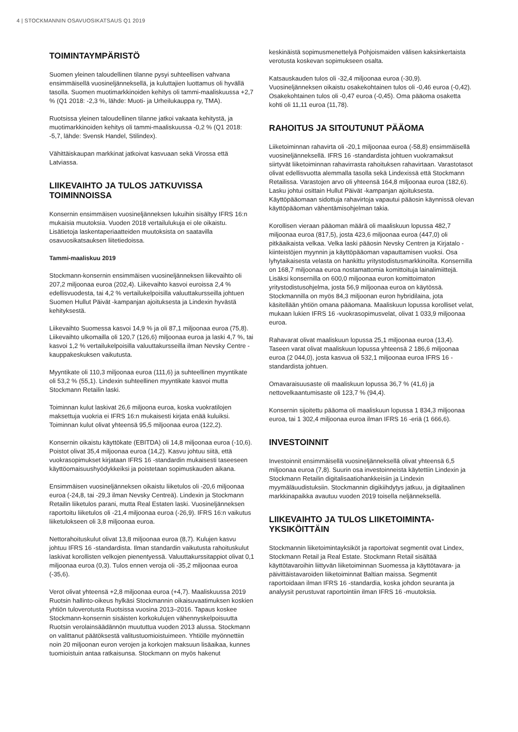4 | STOCKMANNIN OSAVUOSIKATSAUS Q1 2019
TOIMINTAYMPÄRISTÖ
Suomen yleinen taloudellinen tilanne pysyi suhteellisen vahvana ensimmäisellä vuosineljänneksellä, ja kuluttajien luottamus oli hyvällä tasolla. Suomen muotimarkkinoiden kehitys oli tammi-maaliskuussa +2,7 % (Q1 2018: -2,3 %, lähde: Muoti- ja Urheilukauppa ry, TMA).
Ruotsissa yleinen taloudellinen tilanne jatkoi vakaata kehitystä, ja muotimarkkinoiden kehitys oli tammi-maaliskuussa -0,2 % (Q1 2018: -5,7, lähde: Svensk Handel, Stilindex).
Vähittäiskaupan markkinat jatkoivat kasvuaan sekä Virossa että Latviassa.
LIIKEVAIHTO JA TULOS JATKUVISSA TOIMINNOISSA
Konsernin ensimmäisen vuosineljänneksen lukuihin sisältyy IFRS 16:n mukaisia muutoksia. Vuoden 2018 vertailulukuja ei ole oikaistu. Lisätietoja laskentaperiaatteiden muutoksista on saatavilla osavuosikatsauksen liitetiedoissa.
Tammi-maaliskuu 2019
Stockmann-konsernin ensimmäisen vuosineljänneksen liikevaihto oli 207,2 miljoonaa euroa (202,4). Liikevaihto kasvoi euroissa 2,4 % edellisvuodesta, tai 4,2 % vertailukelpoisilla valuuttakursseilla johtuen Suomen Hullut Päivät -kampanjan ajoituksesta ja Lindexin hyvästä kehityksestä.
Liikevaihto Suomessa kasvoi 14,9 % ja oli 87,1 miljoonaa euroa (75,8). Liikevaihto ulkomailla oli 120,7 (126,6) miljoonaa euroa ja laski 4,7 %, tai kasvoi 1,2 % vertailukelpoisilla valuuttakursseilla ilman Nevsky Centre -kauppakeskuksen vaikutusta.
Myyntikate oli 110,3 miljoonaa euroa (111,6) ja suhteellinen myyntikate oli 53,2 % (55,1). Lindexin suhteellinen myyntikate kasvoi mutta Stockmann Retailin laski.
Toiminnan kulut laskivat 26,6 miljoona euroa, koska vuokratilojen maksettuja vuokria ei IFRS 16:n mukaisesti kirjata enää kuluiksi. Toiminnan kulut olivat yhteensä 95,5 miljoonaa euroa (122,2).
Konsernin oikaistu käyttökate (EBITDA) oli 14,8 miljoonaa euroa (-10,6). Poistot olivat 35,4 miljoonaa euroa (14,2). Kasvu johtuu siitä, että vuokrasopimukset kirjataan IFRS 16 -standardin mukaisesti taseeseen käyttöomaisuushyödykkeiksi ja poistetaan sopimuskauden aikana.
Ensimmäisen vuosineljänneksen oikaistu liiketulos oli -20,6 miljoonaa euroa (-24,8, tai -29,3 ilman Nevsky Centreä). Lindexin ja Stockmann Retailin liiketulos parani, mutta Real Estaten laski. Vuosineljänneksen raportoitu liiketulos oli -21,4 miljoonaa euroa (-26,9). IFRS 16:n vaikutus liiketulokseen oli 3,8 miljoonaa euroa.
Nettorahoituskulut olivat 13,8 miljoonaa euroa (8,7). Kulujen kasvu johtuu IFRS 16 -standardista. Ilman standardin vaikutusta rahoituskulut laskivat korollisten velkojen pienentyessä. Valuuttakurssitappiot olivat 0,1 miljoonaa euroa (0,3). Tulos ennen veroja oli -35,2 miljoonaa euroa (-35,6).
Verot olivat yhteensä +2,8 miljoonaa euroa (+4,7). Maaliskuussa 2019 Ruotsin hallinto-oikeus hylkäsi Stockmannin oikaisuvaatimuksen koskien yhtiön tuloverotusta Ruotsissa vuosina 2013–2016. Tapaus koskee Stockmann-konsernin sisäisten korkokulujen vähennyskelpoisuutta Ruotsin verolainsäädännön muututtua vuoden 2013 alussa. Stockmann on valittanut päätöksestä valitustuomioistuimeen. Yhtiölle myönnettiin noin 20 miljoonan euron verojen ja korkojen maksuun lisäaikaa, kunnes tuomioistuin antaa ratkaisunsa. Stockmann on myös hakenut
keskinäistä sopimusmenettelyä Pohjoismaiden välisen kaksinkertaista verotusta koskevan sopimukseen osalta.
Katsauskauden tulos oli -32,4 miljoonaa euroa (-30,9). Vuosineljänneksen oikaistu osakekohtainen tulos oli -0,46 euroa (-0,42). Osakekohtainen tulos oli -0,47 euroa (-0,45). Oma pääoma osaketta kohti oli 11,11 euroa (11,78).
RAHOITUS JA SITOUTUNUT PÄÄOMA
Liiketoiminnan rahavirta oli -20,1 miljoonaa euroa (-58,8) ensimmäisellä vuosineljänneksellä. IFRS 16 -standardista johtuen vuokramaksut siirtyvät liiketoiminnan rahavirrasta rahoituksen rahavirtaan. Varastotasot olivat edellisvuotta alemmalla tasolla sekä Lindexissä että Stockmann Retailissa. Varastojen arvo oli yhteensä 164,8 miljoonaa euroa (182,6). Lasku johtui osittain Hullut Päivät -kampanjan ajoituksesta. Käyttöpääomaan sidottuja rahavirtoja vapautui pääosin käynnissä olevan käyttöpääoman vähentämisohjelman takia.
Korollisen vieraan pääoman määrä oli maaliskuun lopussa 482,7 miljoonaa euroa (817,5), josta 423,6 miljoonaa euroa (447,0) oli pitkäaikaista velkaa. Velka laski pääosin Nevsky Centren ja Kirjatalo -kiinteistöjen myynnin ja käyttöpääoman vapauttamisen vuoksi. Osa lyhytaikaisesta velasta on hankittu yritystodistusmarkkinoilta. Konsernilla on 168,7 miljoonaa euroa nostamattomia komittoituja lainalimiittejä. Lisäksi konsernilla on 600,0 miljoonaa euron komittoimaton yritystodistusohjelma, josta 56,9 miljoonaa euroa on käytössä. Stockmannilla on myös 84,3 miljoonan euron hybridilaina, jota käsitellään yhtiön omana pääomana. Maaliskuun lopussa korolliset velat, mukaan lukien IFRS 16 -vuokrasopimusvelat, olivat 1 033,9 miljoonaa euroa.
Rahavarat olivat maaliskuun lopussa 25,1 miljoonaa euroa (13,4). Taseen varat olivat maaliskuun lopussa yhteensä 2 186,6 miljoonaa euroa (2 044,0), josta kasvua oli 532,1 miljoonaa euroa IFRS 16 -standardista johtuen.
Omavaraisuusaste oli maaliskuun lopussa 36,7 % (41,6) ja nettovelkaantumisaste oli 123,7 % (94,4).
Konsernin sijoitettu pääoma oli maaliskuun lopussa 1 834,3 miljoonaa euroa, tai 1 302,4 miljoonaa euroa ilman IFRS 16 -eriä (1 666,6).
INVESTOINNIT
Investoinnit ensimmäisellä vuosineljänneksellä olivat yhteensä 6,5 miljoonaa euroa (7,8). Suurin osa investoinneista käytettiin Lindexin ja Stockmann Retailin digitalisaatiohankkeisiin ja Lindexin myymäläuudistuksiin. Stockmannin digikiihdytys jatkuu, ja digitaalinen markkinapaikka avautuu vuoden 2019 toisella neljänneksellä.
LIIKEVAIHTO JA TULOS LIIKETOIMINTA-YKSIKÖITTÄIN
Stockmannin liiketoimintayksiköt ja raportoivat segmentit ovat Lindex, Stockmann Retail ja Real Estate. Stockmann Retail sisältää käyttötavaroihin liittyvän liiketoiminnan Suomessa ja käyttötavara- ja päivittäistavaroiden liiketoiminnat Baltian maissa. Segmentit raportoidaan ilman IFRS 16 -standardia, koska johdon seuranta ja analyysit perustuvat raportointiin ilman IFRS 16 -muutoksia.